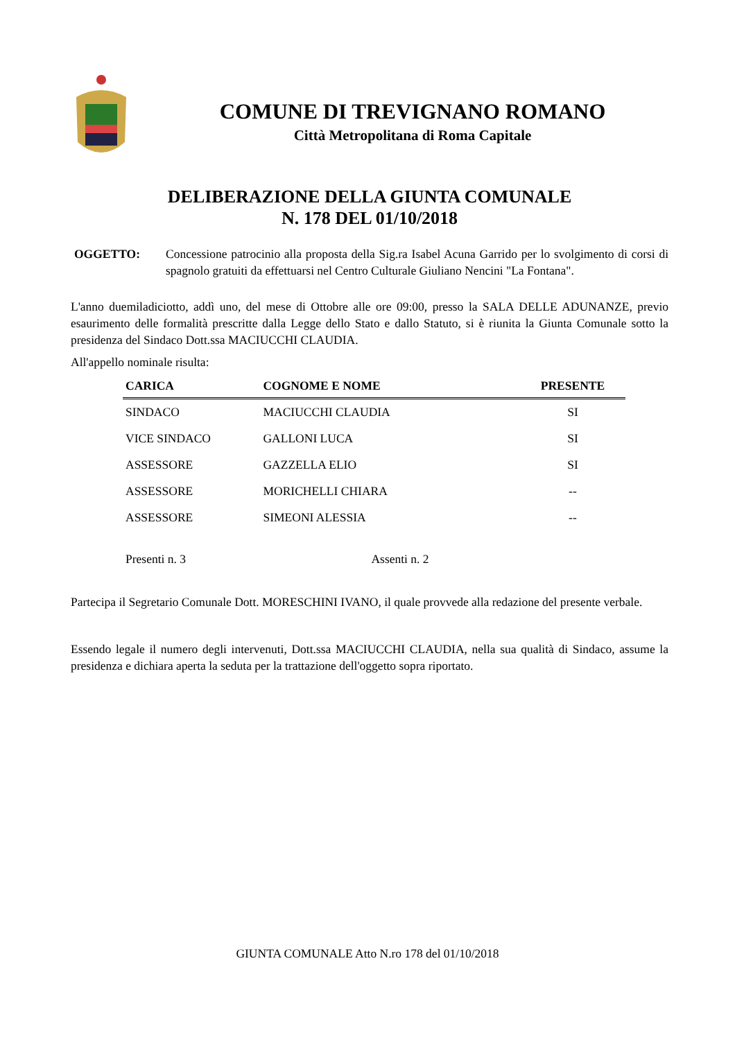COMUNE DI TREVIGNANO ROMANO
Città Metropolitana di Roma Capitale
DELIBERAZIONE DELLA GIUNTA COMUNALE
N. 178 DEL 01/10/2018
OGGETTO: Concessione patrocinio alla proposta della Sig.ra Isabel Acuna Garrido per lo svolgimento di corsi di spagnolo gratuiti da effettuarsi nel Centro Culturale Giuliano Nencini "La Fontana".
L'anno duemiladiciotto, addì uno, del mese di Ottobre alle ore 09:00, presso la SALA DELLE ADUNANZE, previo esaurimento delle formalità prescritte dalla Legge dello Stato e dallo Statuto, si è riunita la Giunta Comunale sotto la presidenza del Sindaco Dott.ssa MACIUCCHI CLAUDIA.
All'appello nominale risulta:
| CARICA | COGNOME E NOME | PRESENTE |
| --- | --- | --- |
| SINDACO | MACIUCCHI CLAUDIA | SI |
| VICE SINDACO | GALLONI LUCA | SI |
| ASSESSORE | GAZZELLA ELIO | SI |
| ASSESSORE | MORICHELLI CHIARA | -- |
| ASSESSORE | SIMEONI ALESSIA | -- |
| Presenti n. 3 | Assenti n. 2 | |
Partecipa il Segretario Comunale Dott. MORESCHINI IVANO, il quale provvede alla redazione del presente verbale.
Essendo legale il numero degli intervenuti, Dott.ssa MACIUCCHI CLAUDIA, nella sua qualità di Sindaco, assume la presidenza e dichiara aperta la seduta per la trattazione dell'oggetto sopra riportato.
GIUNTA COMUNALE Atto N.ro 178 del 01/10/2018